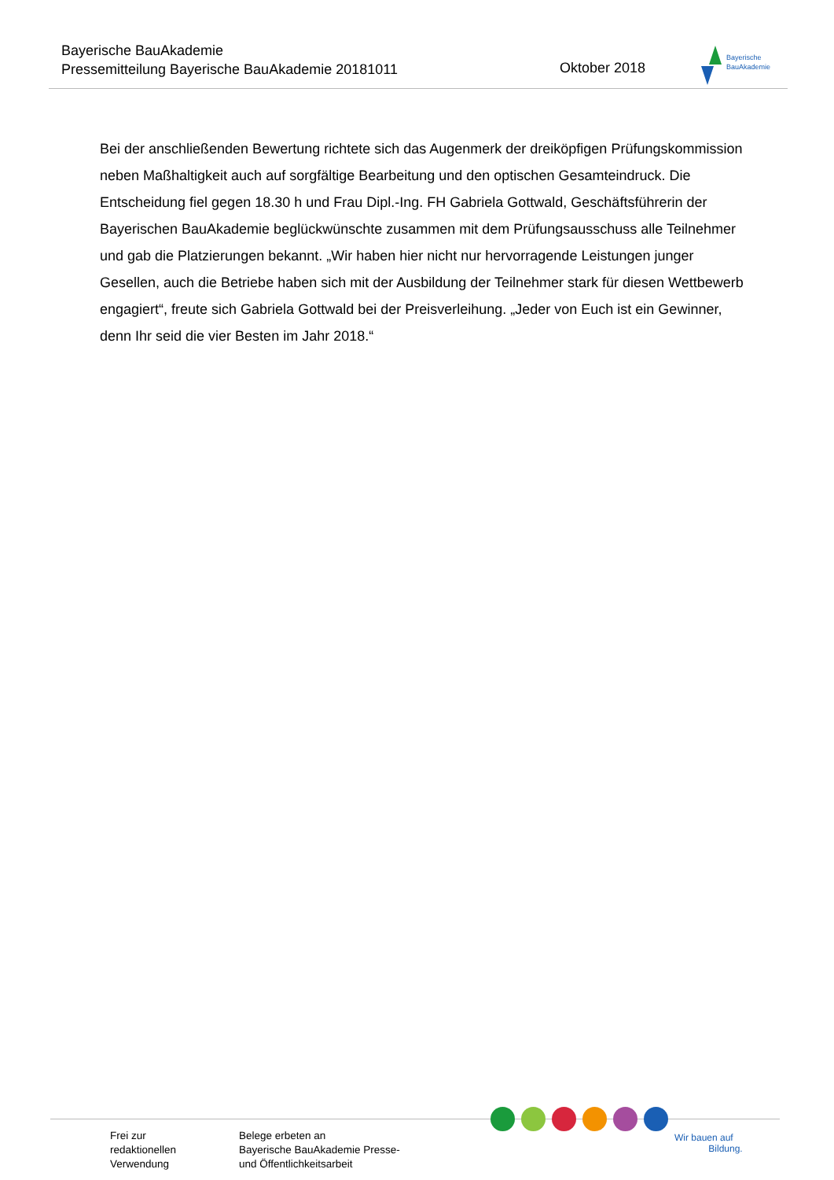Bayerische BauAkademie
Pressemitteilung Bayerische BauAkademie 20181011
Oktober 2018
Bayerische
BauAkademie
Bei der anschließenden Bewertung richtete sich das Augenmerk der dreiköpfigen Prüfungskommission neben Maßhaltigkeit auch auf sorgfältige Bearbeitung und den optischen Gesamteindruck. Die Entscheidung fiel gegen 18.30 h und Frau Dipl.-Ing. FH Gabriela Gottwald, Geschäftsführerin der Bayerischen BauAkademie beglückwünschte zusammen mit dem Prüfungsausschuss alle Teilnehmer und gab die Platzierungen bekannt. „Wir haben hier nicht nur hervorragende Leistungen junger Gesellen, auch die Betriebe haben sich mit der Ausbildung der Teilnehmer stark für diesen Wettbewerb engagiert“, freute sich Gabriela Gottwald bei der Preisverleihung. „Jeder von Euch ist ein Gewinner, denn Ihr seid die vier Besten im Jahr 2018.“
Frei zur
redaktionellen
Verwendung
Belege erbeten an
Bayerische BauAkademie Presse-
und Öffentlichkeitsarbeit
Wir bauen auf
Bildung.